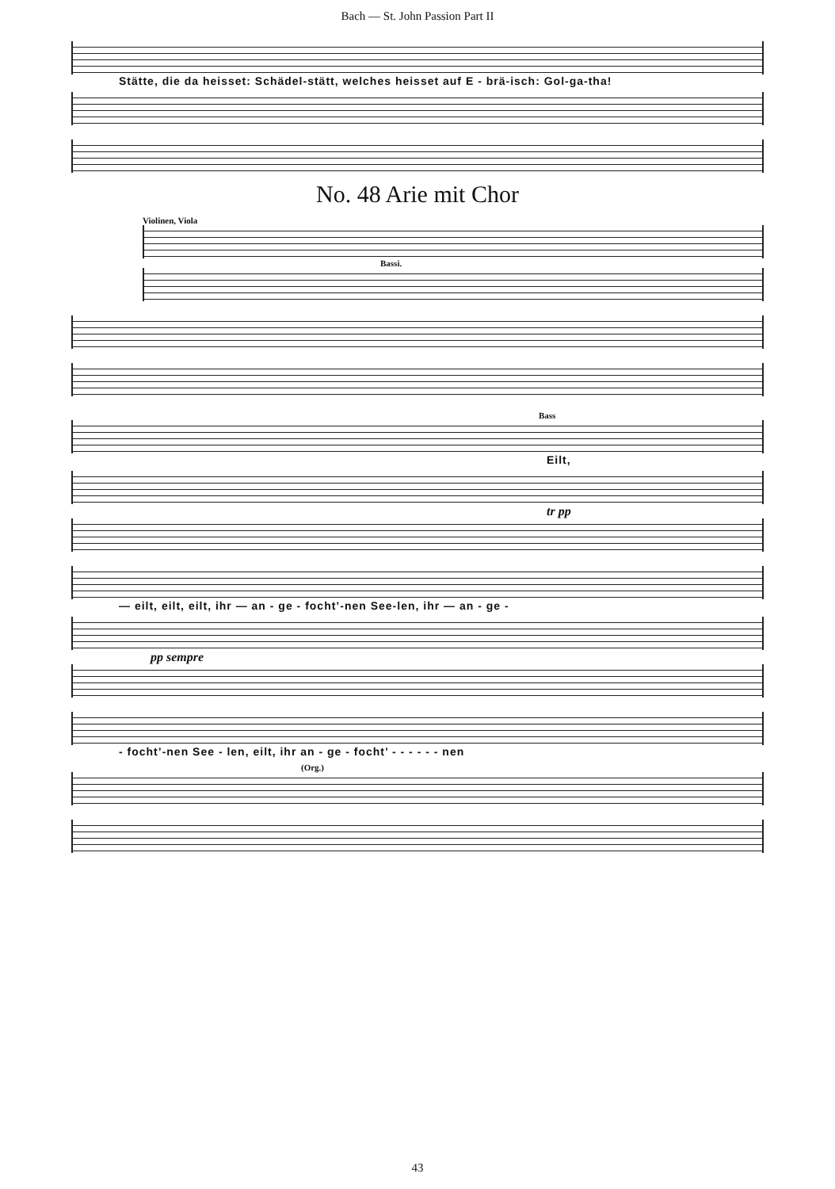Bach — St. John Passion Part II
Stätte, die da heisset: Schädel-stätt, welches heisset auf E - brä-isch: Gol-ga-tha!
No. 48 Arie mit Chor
Violinen, Viola
Bassi.
Bass
Eilt,
tr pp
— eilt, eilt, eilt, ihr — an - ge - focht’-nen See-len, ihr — an - ge -
pp sempre
- focht’-nen See - len, eilt, ihr an - ge - focht’ - - - - - - nen
(Org.)
43